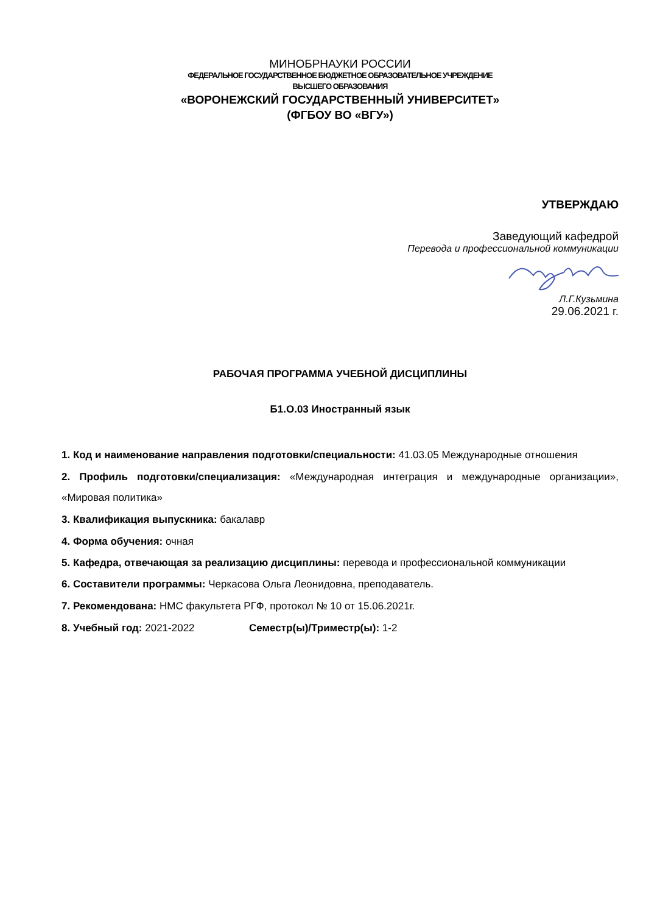МИНОБРНАУКИ РОССИИ
ФЕДЕРАЛЬНОЕ ГОСУДАРСТВЕННОЕ БЮДЖЕТНОЕ ОБРАЗОВАТЕЛЬНОЕ УЧРЕЖДЕНИЕ
ВЫСШЕГО ОБРАЗОВАНИЯ
«ВОРОНЕЖСКИЙ ГОСУДАРСТВЕННЫЙ УНИВЕРСИТЕТ»
(ФГБОУ ВО «ВГУ»)
УТВЕРЖДАЮ
Заведующий кафедрой
Перевода и профессиональной коммуникации
Л.Г.Кузьмина
29.06.2021 г.
РАБОЧАЯ ПРОГРАММА УЧЕБНОЙ ДИСЦИПЛИНЫ
Б1.О.03 Иностранный язык
1. Код и наименование направления подготовки/специальности: 41.03.05 Международные отношения
2. Профиль подготовки/специализация: «Международная интеграция и международные организации», «Мировая политика»
3. Квалификация выпускника: бакалавр
4. Форма обучения: очная
5. Кафедра, отвечающая за реализацию дисциплины: перевода и профессиональной коммуникации
6. Составители программы: Черкасова Ольга Леонидовна, преподаватель.
7. Рекомендована: НМС факультета РГФ, протокол № 10 от 15.06.2021г.
8. Учебный год: 2021-2022 Семестр(ы)/Триместр(ы): 1-2